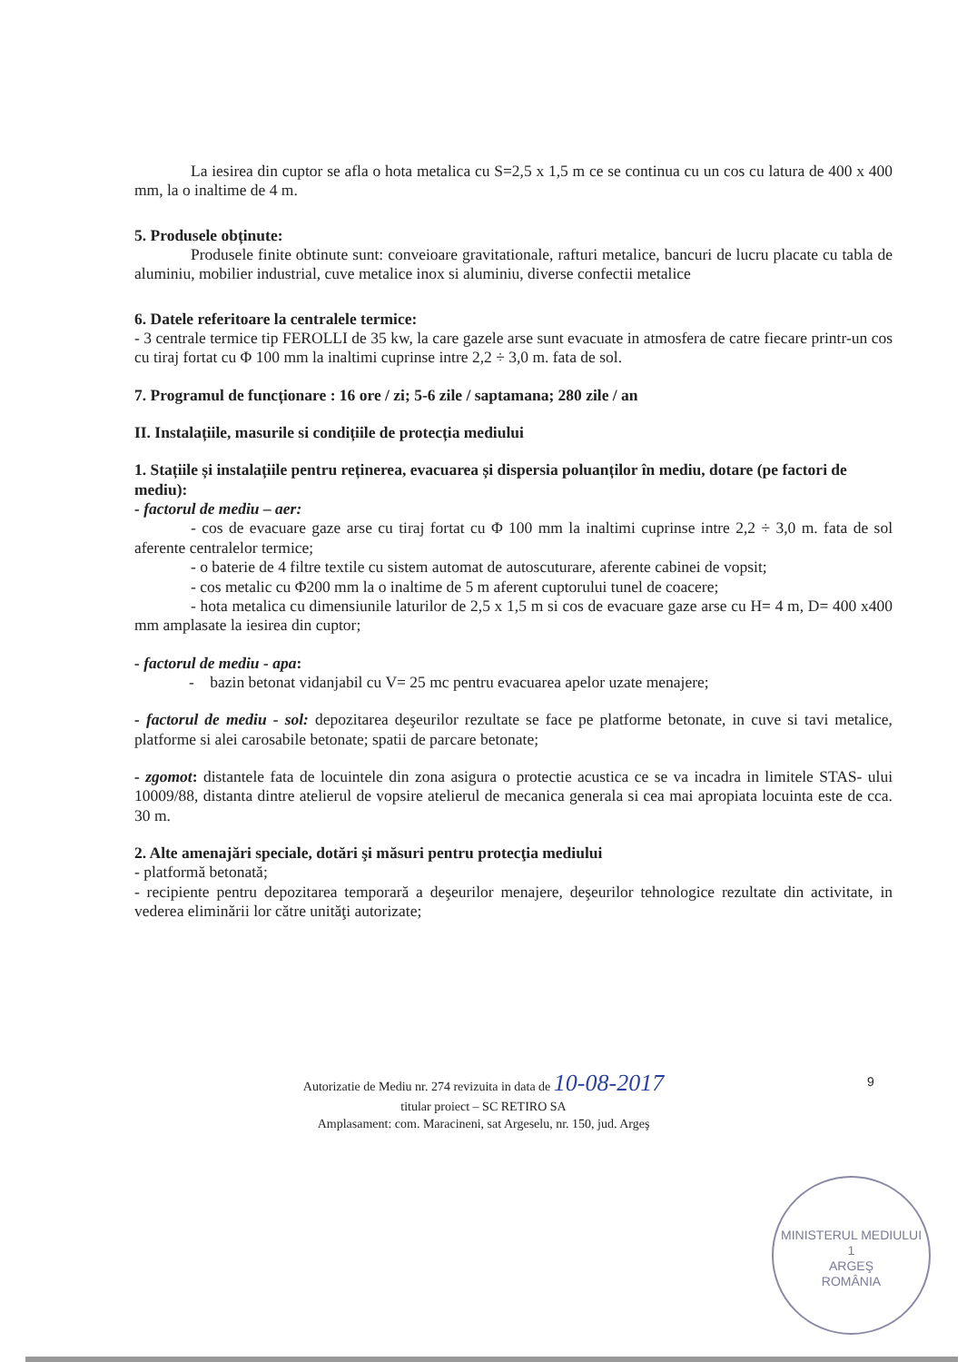La iesirea din cuptor se afla o hota metalica cu S=2,5 x 1,5 m ce se continua cu un cos cu latura de 400 x 400 mm, la o inaltime de 4 m.
5. Produsele obținute:
Produsele finite obtinute sunt: conveioare gravitationale, rafturi metalice, bancuri de lucru placate cu tabla de aluminiu, mobilier industrial, cuve metalice inox si aluminiu, diverse confectii metalice
6. Datele referitoare la centralele termice:
- 3 centrale termice tip FEROLLI de 35 kw, la care gazele arse sunt evacuate in atmosfera de catre fiecare printr-un cos cu tiraj fortat cu Φ 100 mm la inaltimi cuprinse intre 2,2 ÷ 3,0 m. fata de sol.
7. Programul de funcționare : 16 ore / zi; 5-6 zile / saptamana; 280 zile / an
II. Instalațiile, masurile si condițiile de protecția mediului
1. Stațiile și instalațiile pentru reținerea, evacuarea și dispersia poluanților în mediu, dotare (pe factori de mediu):
- factorul de mediu – aer:
- cos de evacuare gaze arse cu tiraj fortat cu Φ 100 mm la inaltimi cuprinse intre 2,2 ÷ 3,0 m. fata de sol aferente centralelor termice;
- o baterie de 4 filtre textile cu sistem automat de autoscuturare, aferente cabinei de vopsit;
- cos metalic cu Φ200 mm la o inaltime de 5 m aferent cuptorului tunel de coacere;
- hota metalica cu dimensiunile laturilor de 2,5 x 1,5 m si cos de evacuare gaze arse cu H= 4 m, D= 400 x400 mm amplasate la iesirea din cuptor;
- factorul de mediu - apa:
- bazin betonat vidanjabil cu V= 25 mc pentru evacuarea apelor uzate menajere;
- factorul de mediu - sol: depozitarea deşeurilor rezultate se face pe platforme betonate, in cuve si tavi metalice, platforme si alei carosabile betonate; spatii de parcare betonate;
- zgomot: distantele fata de locuintele din zona asigura o protectie acustica ce se va incadra in limitele STAS- ului 10009/88, distanta dintre atelierul de vopsire atelierul de mecanica generala si cea mai apropiata locuinta este de cca. 30 m.
2. Alte amenajări speciale, dotări şi măsuri pentru protecţia mediului
- platformă betonată;
- recipiente pentru depozitarea temporară a deşeurilor menajere, deşeurilor tehnologice rezultate din activitate, in vederea eliminării lor către unităţi autorizate;
9
Autorizatie de Mediu nr. 274 revizuita in data de 10-08-2017
titular proiect – SC RETIRO SA
Amplasament: com. Maracineni, sat Argeselu, nr. 150, jud. Argeş
MINISTERUL MEDIULUI
1
ARGEŞ
ROMÂNIA